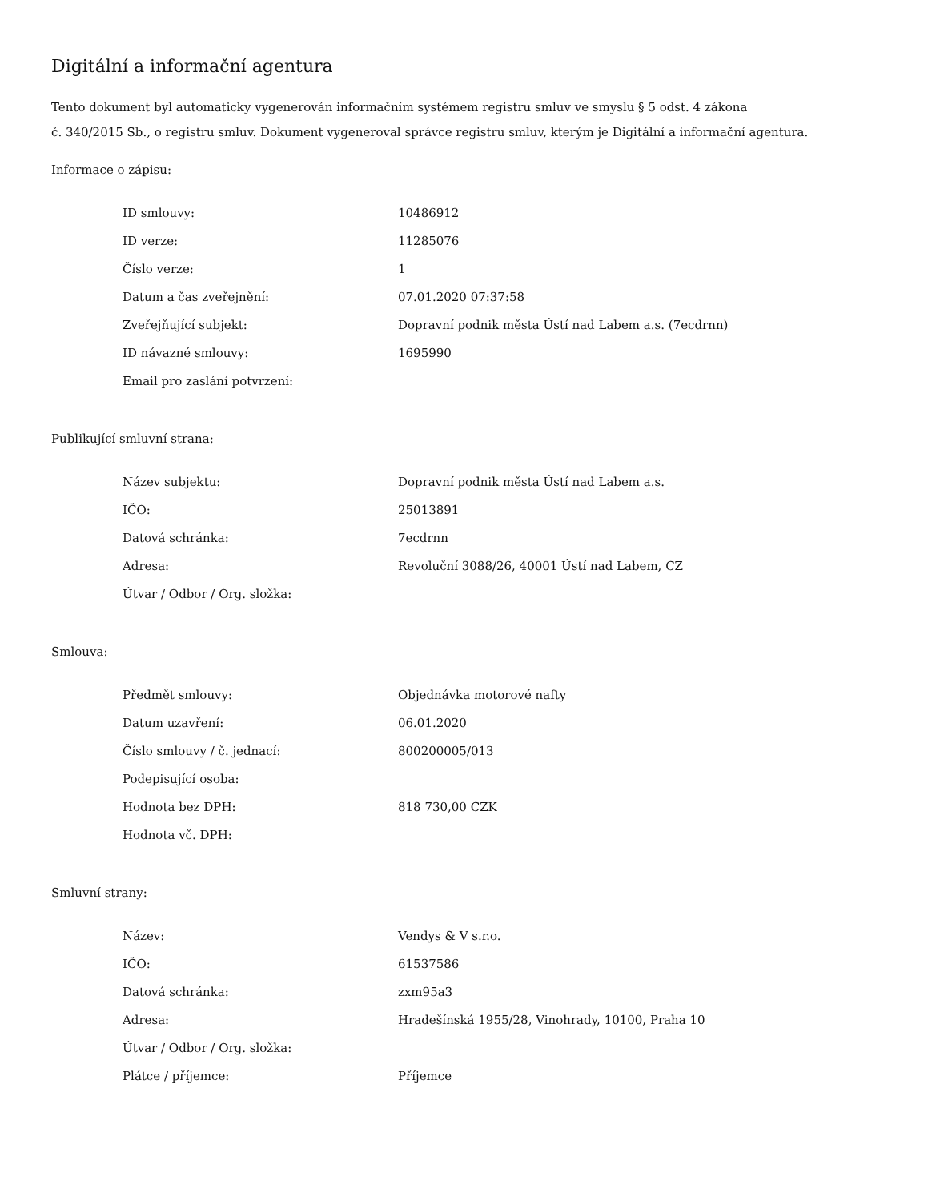Digitální a informační agentura
Tento dokument byl automaticky vygenerován informačním systémem registru smluv ve smyslu § 5 odst. 4 zákona
č. 340/2015 Sb., o registru smluv. Dokument vygeneroval správce registru smluv, kterým je Digitální a informační agentura.
Informace o zápisu:
| ID smlouvy: | 10486912 |
| ID verze: | 11285076 |
| Číslo verze: | 1 |
| Datum a čas zveřejnění: | 07.01.2020 07:37:58 |
| Zveřejňující subjekt: | Dopravní podnik města Ústí nad Labem a.s. (7ecdrnn) |
| ID návazné smlouvy: | 1695990 |
| Email pro zaslání potvrzení: | |
Publikující smluvní strana:
| Název subjektu: | Dopravní podnik města Ústí nad Labem a.s. |
| IČO: | 25013891 |
| Datová schránka: | 7ecdrnn |
| Adresa: | Revoluční 3088/26, 40001 Ústí nad Labem, CZ |
| Útvar / Odbor / Org. složka: | |
Smlouva:
| Předmět smlouvy: | Objednávka motorové nafty |
| Datum uzavření: | 06.01.2020 |
| Číslo smlouvy / č. jednací: | 800200005/013 |
| Podepisující osoba: | |
| Hodnota bez DPH: | 818 730,00 CZK |
| Hodnota vč. DPH: | |
Smluvní strany:
| Název: | Vendys & V s.r.o. |
| IČO: | 61537586 |
| Datová schránka: | zxm95a3 |
| Adresa: | Hradešínská 1955/28, Vinohrady, 10100, Praha 10 |
| Útvar / Odbor / Org. složka: | |
| Plátce / příjemce: | Příjemce |